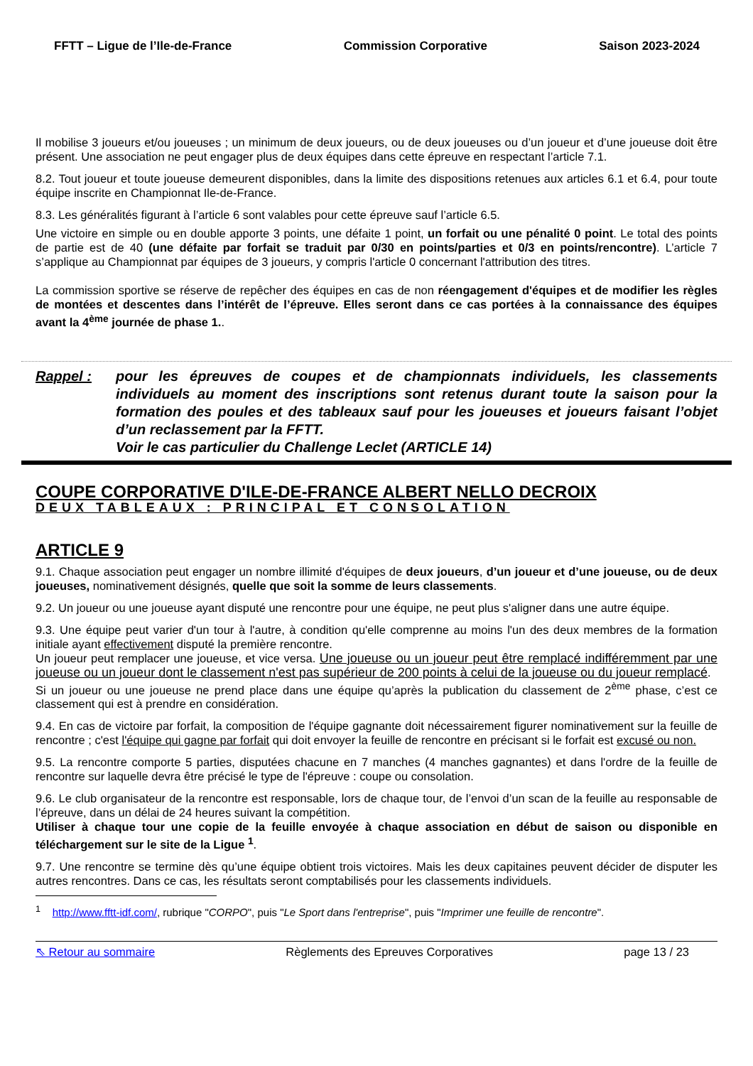FFTT – Ligue de l’Ile-de-France Commission Corporative Saison 2023-2024
Il mobilise 3 joueurs et/ou joueuses ; un minimum de deux joueurs, ou de deux joueuses ou d’un joueur et d’une joueuse doit être présent. Une association ne peut engager plus de deux équipes dans cette épreuve en respectant l’article 7.1.
8.2. Tout joueur et toute joueuse demeurent disponibles, dans la limite des dispositions retenues aux articles 6.1 et 6.4, pour toute équipe inscrite en Championnat Ile-de-France.
8.3. Les généralités figurant à l’article 6 sont valables pour cette épreuve sauf l’article 6.5.
Une victoire en simple ou en double apporte 3 points, une défaite 1 point, un forfait ou une pénalité 0 point. Le total des points de partie est de 40 (une défaite par forfait se traduit par 0/30 en points/parties et 0/3 en points/rencontre). L’article 7 s’applique au Championnat par équipes de 3 joueurs, y compris l'article 0 concernant l'attribution des titres.
La commission sportive se réserve de repêcher des équipes en cas de non réengagement d'équipes et de modifier les règles de montées et descentes dans l’intérêt de l’épreuve. Elles seront dans ce cas portées à la connaissance des équipes avant la 4<sup>ème</sup> journée de phase 1..
Rappel : pour les épreuves de coupes et de championnats individuels, les classements individuels au moment des inscriptions sont retenus durant toute la saison pour la formation des poules et des tableaux sauf pour les joueuses et joueurs faisant l’objet d’un reclassement par la FFTT.
Voir le cas particulier du Challenge Leclet (ARTICLE 14)
COUPE CORPORATIVE D'ILE-DE-FRANCE ALBERT NELLO DECROIX
DEUX TABLEAUX : PRINCIPAL ET CONSOLATION
ARTICLE 9
9.1. Chaque association peut engager un nombre illimité d'équipes de deux joueurs, d’un joueur et d’une joueuse, ou de deux joueuses, nominativement désignés, quelle que soit la somme de leurs classements.
9.2. Un joueur ou une joueuse ayant disputé une rencontre pour une équipe, ne peut plus s'aligner dans une autre équipe.
9.3. Une équipe peut varier d'un tour à l'autre, à condition qu'elle comprenne au moins l'un des deux membres de la formation initiale ayant effectivement disputé la première rencontre.
Un joueur peut remplacer une joueuse, et vice versa. Une joueuse ou un joueur peut être remplacé indifféremment par une joueuse ou un joueur dont le classement n'est pas supérieur de 200 points à celui de la joueuse ou du joueur remplacé.
Si un joueur ou une joueuse ne prend place dans une équipe qu’après la publication du classement de 2<sup>ème</sup> phase, c’est ce classement qui est à prendre en considération.
9.4. En cas de victoire par forfait, la composition de l'équipe gagnante doit nécessairement figurer nominativement sur la feuille de rencontre ; c'est l'équipe qui gagne par forfait qui doit envoyer la feuille de rencontre en précisant si le forfait est excusé ou non.
9.5. La rencontre comporte 5 parties, disputées chacune en 7 manches (4 manches gagnantes) et dans l'ordre de la feuille de rencontre sur laquelle devra être précisé le type de l'épreuve : coupe ou consolation.
9.6. Le club organisateur de la rencontre est responsable, lors de chaque tour, de l’envoi d’un scan de la feuille au responsable de l’épreuve, dans un délai de 24 heures suivant la compétition.
Utiliser à chaque tour une copie de la feuille envoyée à chaque association en début de saison ou disponible en téléchargement sur le site de la Ligue <sup>1</sup>.
9.7. Une rencontre se termine dès qu’une équipe obtient trois victoires. Mais les deux capitaines peuvent décider de disputer les autres rencontres. Dans ce cas, les résultats seront comptabilisés pour les classements individuels.
<sup>1</sup> http://www.fftt-idf.com/, rubrique "CORPO", puis "Le Sport dans l'entreprise", puis "Imprimer une feuille de rencontre".
⇖ Retour au sommaire Règlements des Epreuves Corporatives page 13 / 23